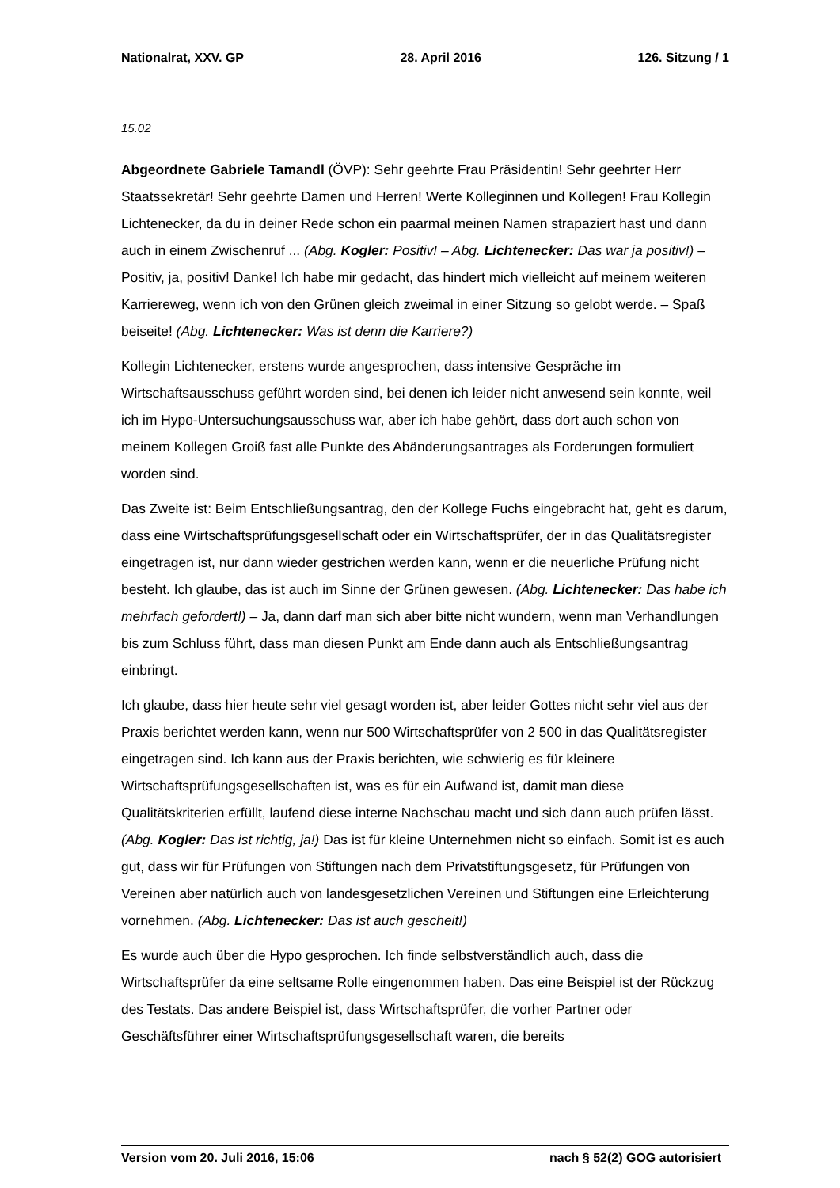Nationalrat, XXV. GP 28. April 2016 126. Sitzung / 1
15.02
Abgeordnete Gabriele Tamandl (ÖVP): Sehr geehrte Frau Präsidentin! Sehr geehrter Herr Staatssekretär! Sehr geehrte Damen und Herren! Werte Kolleginnen und Kollegen! Frau Kollegin Lichtenecker, da du in deiner Rede schon ein paarmal meinen Namen strapaziert hast und dann auch in einem Zwischenruf ... (Abg. Kogler: Positiv! – Abg. Lichtenecker: Das war ja positiv!) – Positiv, ja, positiv! Danke! Ich habe mir gedacht, das hindert mich vielleicht auf meinem weiteren Karriereweg, wenn ich von den Grünen gleich zweimal in einer Sitzung so gelobt werde. – Spaß beiseite! (Abg. Lichtenecker: Was ist denn die Karriere?)
Kollegin Lichtenecker, erstens wurde angesprochen, dass intensive Gespräche im Wirtschaftsausschuss geführt worden sind, bei denen ich leider nicht anwesend sein konnte, weil ich im Hypo-Untersuchungsausschuss war, aber ich habe gehört, dass dort auch schon von meinem Kollegen Groiß fast alle Punkte des Abänderungsantrages als Forderungen formuliert worden sind.
Das Zweite ist: Beim Entschließungsantrag, den der Kollege Fuchs eingebracht hat, geht es darum, dass eine Wirtschaftsprüfungsgesellschaft oder ein Wirtschaftsprüfer, der in das Qualitätsregister eingetragen ist, nur dann wieder gestrichen werden kann, wenn er die neuerliche Prüfung nicht besteht. Ich glaube, das ist auch im Sinne der Grünen gewesen. (Abg. Lichtenecker: Das habe ich mehrfach gefordert!) – Ja, dann darf man sich aber bitte nicht wundern, wenn man Verhandlungen bis zum Schluss führt, dass man diesen Punkt am Ende dann auch als Entschließungsantrag einbringt.
Ich glaube, dass hier heute sehr viel gesagt worden ist, aber leider Gottes nicht sehr viel aus der Praxis berichtet werden kann, wenn nur 500 Wirtschaftsprüfer von 2 500 in das Qualitätsregister eingetragen sind. Ich kann aus der Praxis berichten, wie schwierig es für kleinere Wirtschaftsprüfungsgesellschaften ist, was es für ein Aufwand ist, damit man diese Qualitätskriterien erfüllt, laufend diese interne Nachschau macht und sich dann auch prüfen lässt. (Abg. Kogler: Das ist richtig, ja!) Das ist für kleine Unternehmen nicht so einfach. Somit ist es auch gut, dass wir für Prüfungen von Stiftungen nach dem Privatstiftungsgesetz, für Prüfungen von Vereinen aber natürlich auch von landesgesetzlichen Vereinen und Stiftungen eine Erleichterung vornehmen. (Abg. Lichtenecker: Das ist auch gescheit!)
Es wurde auch über die Hypo gesprochen. Ich finde selbstverständlich auch, dass die Wirtschaftsprüfer da eine seltsame Rolle eingenommen haben. Das eine Beispiel ist der Rückzug des Testats. Das andere Beispiel ist, dass Wirtschaftsprüfer, die vorher Partner oder Geschäftsführer einer Wirtschaftsprüfungsgesellschaft waren, die bereits
Version vom 20. Juli 2016, 15:06 nach § 52(2) GOG autorisiert